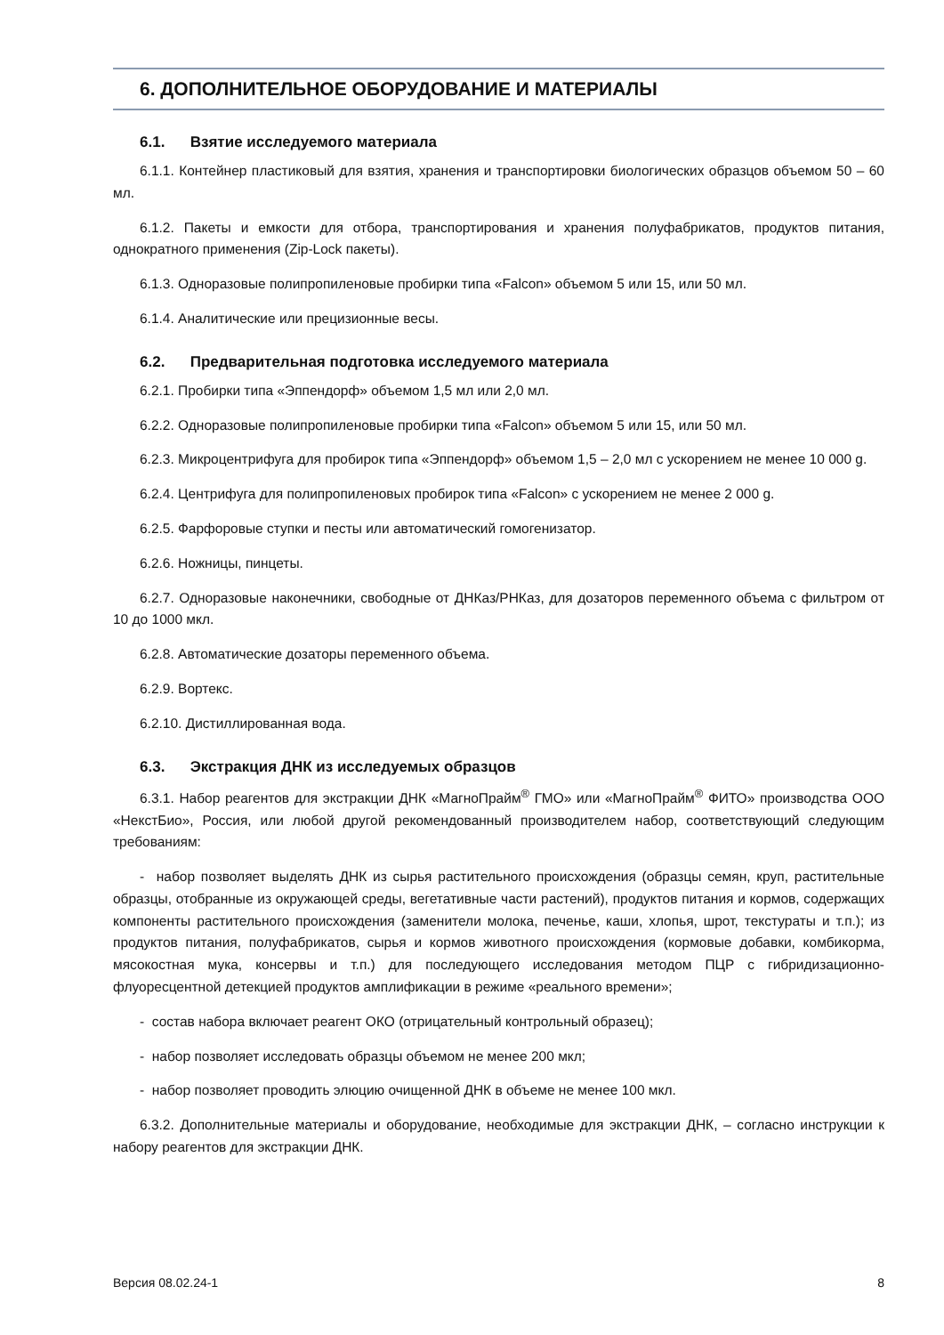6. ДОПОЛНИТЕЛЬНОЕ ОБОРУДОВАНИЕ И МАТЕРИАЛЫ
6.1. Взятие исследуемого материала
6.1.1. Контейнер пластиковый для взятия, хранения и транспортировки биологических образцов объемом 50 – 60 мл.
6.1.2. Пакеты и емкости для отбора, транспортирования и хранения полуфабрикатов, продуктов питания, однократного применения (Zip-Lock пакеты).
6.1.3. Одноразовые полипропиленовые пробирки типа «Falcon» объемом 5 или 15, или 50 мл.
6.1.4. Аналитические или прецизионные весы.
6.2. Предварительная подготовка исследуемого материала
6.2.1. Пробирки типа «Эппендорф» объемом 1,5 мл или 2,0 мл.
6.2.2. Одноразовые полипропиленовые пробирки типа «Falcon» объемом 5 или 15, или 50 мл.
6.2.3. Микроцентрифуга для пробирок типа «Эппендорф» объемом 1,5 – 2,0 мл с ускорением не менее 10 000 g.
6.2.4. Центрифуга для полипропиленовых пробирок типа «Falcon» с ускорением не менее 2 000 g.
6.2.5. Фарфоровые ступки и песты или автоматический гомогенизатор.
6.2.6. Ножницы, пинцеты.
6.2.7. Одноразовые наконечники, свободные от ДНКаз/РНКаз, для дозаторов переменного объема с фильтром от 10 до 1000 мкл.
6.2.8. Автоматические дозаторы переменного объема.
6.2.9. Вортекс.
6.2.10. Дистиллированная вода.
6.3. Экстракция ДНК из исследуемых образцов
6.3.1. Набор реагентов для экстракции ДНК «МагноПрайм<sup>®</sup> ГМО» или «МагноПрайм<sup>®</sup> ФИТО» производства ООО «НекстБио», Россия, или любой другой рекомендованный производителем набор, соответствующий следующим требованиям:
- набор позволяет выделять ДНК из сырья растительного происхождения (образцы семян, круп, растительные образцы, отобранные из окружающей среды, вегетативные части растений), продуктов питания и кормов, содержащих компоненты растительного происхождения (заменители молока, печенье, каши, хлопья, шрот, текстураты и т.п.); из продуктов питания, полуфабрикатов, сырья и кормов животного происхождения (кормовые добавки, комбикорма, мясокостная мука, консервы и т.п.) для последующего исследования методом ПЦР с гибридизационно-флуоресцентной детекцией продуктов амплификации в режиме «реального времени»;
- состав набора включает реагент ОКО (отрицательный контрольный образец);
- набор позволяет исследовать образцы объемом не менее 200 мкл;
- набор позволяет проводить элюцию очищенной ДНК в объеме не менее 100 мкл.
6.3.2. Дополнительные материалы и оборудование, необходимые для экстракции ДНК, – согласно инструкции к набору реагентов для экстракции ДНК.
Версия 08.02.24-1 8